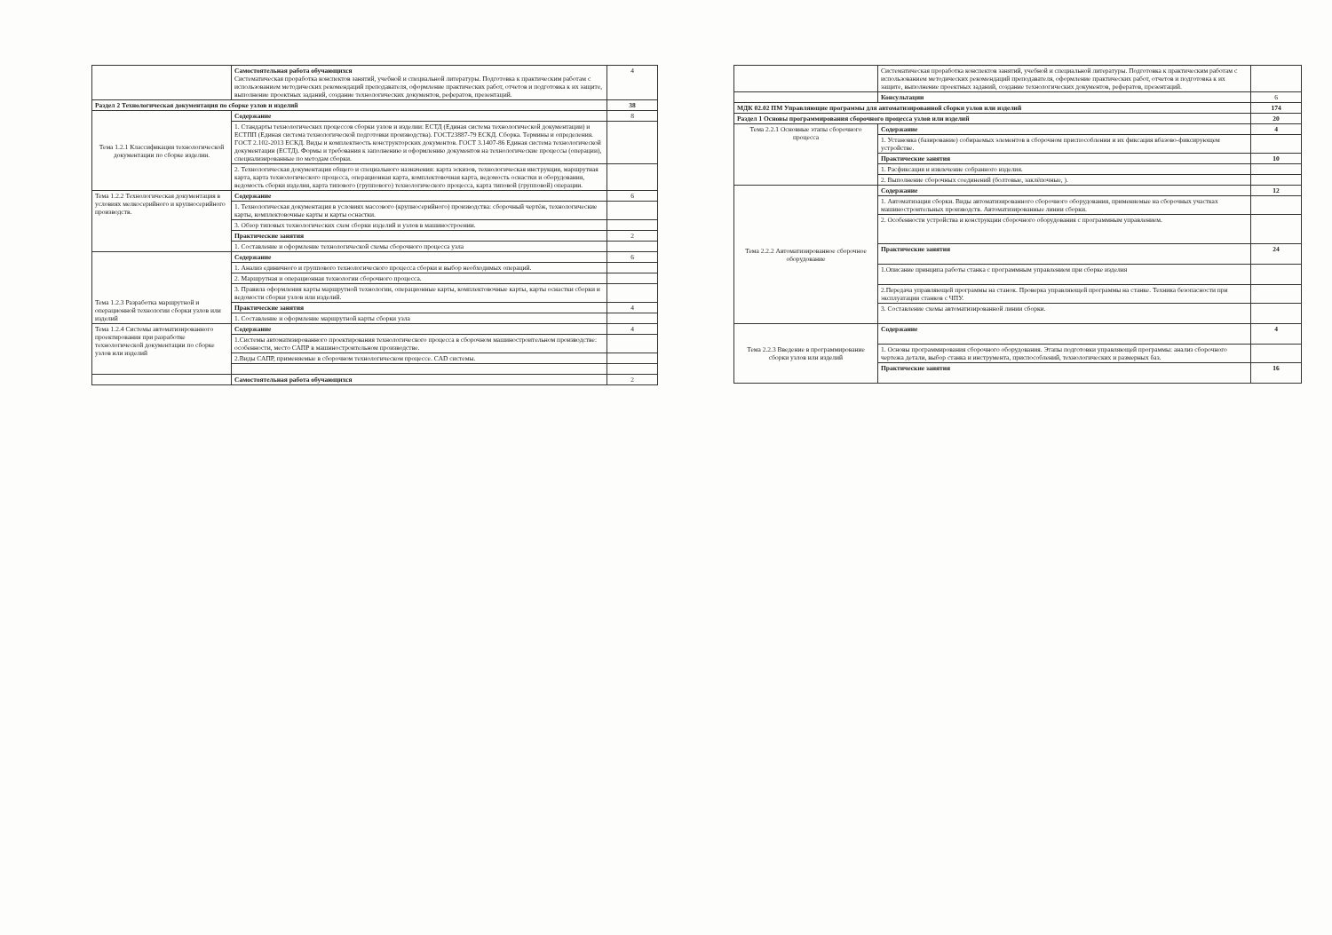| | Самостоятельная работа обучающихся Систематическая проработка конспектов занятий, учебной и специальной литературы. Подготовка к практическим работам с использованием методических рекомендаций преподавателя, оформление практических работ, отчетов и подготовка к их защите, выполнение проектных заданий, создание технологических документов, рефератов, презентаций. | 4 |
| Раздел 2 Технологическая документация по сборке узлов и изделий | | 38 |
| Тема 1.2.1 Классификация технологической документации по сборке изделии. | Содержание | 8 |
| | 1. Стандарты технологических процессов сборки узлов и изделии: ЕСТД (Единая система технологической документации) и ЕСТПП (Единая система технологической подготовки производства). ГОСТ23887-79 ЕСКД. Сборка. Термины и определения. ГОСТ 2.102-2013 ЕСКД. Виды и комплектность конструкторских документов. ГОСТ 3.1407-86 Единая система технологической документации (ЕСТД). Формы и требования к заполнению и оформлению документов на технологические процессы (операции), специализированные по методам сборки. | |
| | 2. Технологическая документация общего и специального назначения: карта эскизов, технологическая инструкция, маршрутная карта, карта технологического процесса, операционная карта, комплектовочная карта, ведомость оснастки и оборудования, ведомость сборки изделия, карта типового (группового) технологического процесса, карта типовой (групповой) операции. | |
| Тема 1.2.2 Технологическая документация в условиях мелкосерийного и крупносерийного производств. | Содержание | 6 |
| | 1. Технологическая документация в условиях массового (крупносерийного) производства: сборочный чертёж, технологические карты, комплектовочные карты и карты оснастки. | |
| | 3. Обзор типовых технологических схем сборки изделий и узлов в машиностроении. | |
| | Практические занятия | 2 |
| | 1. Составление и оформление технологической схемы сборочного процесса узла | |
| Тема 1.2.3 Разработка маршрутной и операционной технологии сборки узлов или изделий | Содержание | 6 |
| | 1. Анализ единичного и группового технологического процесса сборки и выбор необходимых операций. | |
| | 2. Маршрутная и операционная технологии сборочного процесса. | |
| | 3. Правила оформления карты маршрутной технологии, операционные карты, комплектовочные карты, карты оснастки сборки и ведомости сборки узлов или изделий. | |
| | Практические занятия | 4 |
| | 1. Составление и оформление маршрутной карты сборки узла | |
| Тема 1.2.4 Системы автоматизированного проектирования при разработке технологической документации по сборке узлов или изделий | Содержание | 4 |
| | 1.Системы автоматизированного проектирования технологического процесса в сборочном машиностроительном производстве: особенности, место САПР в машиностроительном производстве. | |
| | 2.Виды САПР, применяемые в сборочном технологическом процессе. CAD системы. | |
| | Самостоятельная работа обучающихся | 2 |
| | Систематическая проработка конспектов занятий, учебной и специальной литературы. Подготовка к практическим работам с использованием методических рекомендаций преподавателя, оформление практических работ, отчетов и подготовка к их защите, выполнение проектных заданий, создание технологических документов, рефератов, презентаций. | |
| | Консультации | 6 |
| МДК 02.02 ПМ Управляющие программы для автоматизированной сборки узлов или изделий | | 174 |
| Раздел 1 Основы программирования сборочного процесса узлов или изделий | | 20 |
| Тема 2.2.1 Основные этапы сборочного процесса | Содержание | 4 |
| | 1. Установка (базирование) собираемых элементов в сборочном приспособлении и их фиксация вбазово-фиксирующем устройстве. | |
| | Практические занятия | 10 |
| | 1. Расфиксация и извлечение собранного изделия. | |
| | 2. Выполнение сборочных соединений (болтовые, заклёпочные, ). | |
| Тема 2.2.2 Автоматизированное сборочное оборудование | Содержание | 12 |
| | 1. Автоматизация сборки. Виды автоматизированного сборочного оборудования, применяемые на сборочных участках машиностроительных производств. Автоматизированные линии сборки. | |
| | 2. Особенности устройства и конструкции сборочного оборудования с программным управлением. | |
| | Практические занятия | 24 |
| | 1.Описание принципа работы станка с программным управлением при сборке изделия | |
| | 2.Передача управляющей программы на станок. Проверка управляющей программы на станке. Техника безопасности при эксплуатации станков с ЧПУ. | |
| | 3. Составление схемы автоматизированной линии сборки. | |
| Тема 2.2.3 Введение в программирование сборки узлов или изделий | Содержание | 4 |
| | 1. Основы программирования сборочного оборудования. Этапы подготовки управляющей программы: анализ сборочного чертежа детали, выбор станка и инструмента, приспособлений, технологических и размерных баз. | |
| | Практические занятия | 16 |